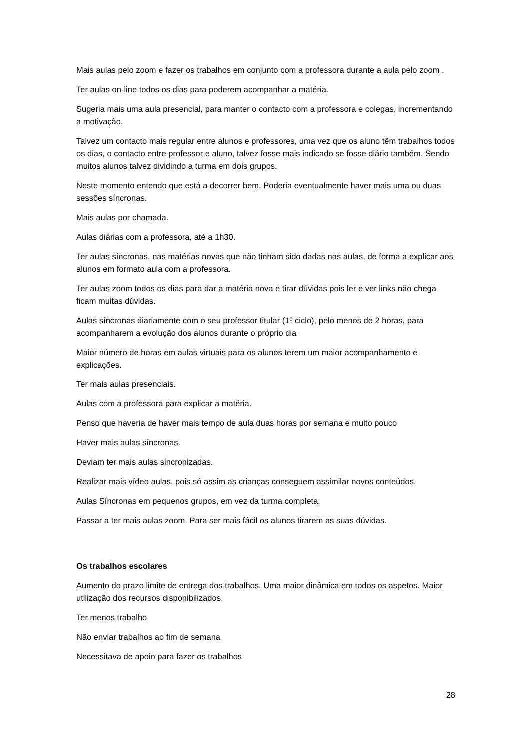Mais aulas pelo zoom e fazer os trabalhos em conjunto com a professora durante a aula pelo zoom .
Ter aulas on-line todos os dias para poderem acompanhar a matéria.
Sugeria mais uma aula presencial, para manter o contacto com a professora e colegas, incrementando a motivação.
Talvez um contacto mais regular entre alunos e professores, uma vez que os aluno têm trabalhos todos os dias, o contacto entre professor e aluno, talvez fosse mais indicado se fosse diário também. Sendo muitos alunos talvez dividindo a turma em dois grupos.
Neste momento entendo que está a decorrer bem. Poderia eventualmente haver mais uma ou duas sessões síncronas.
Mais aulas por chamada.
Aulas diárias com a professora, até a 1h30.
Ter aulas síncronas, nas matérias novas que não tinham sido dadas nas aulas, de forma a explicar aos alunos em formato aula com a professora.
Ter aulas zoom todos os dias para dar a matéria nova e tirar dúvidas pois ler e ver links não chega ficam muitas dúvidas.
Aulas síncronas diariamente com o seu professor titular (1º ciclo), pelo menos de 2 horas, para acompanharem a evolução dos alunos durante o próprio dia
Maior número de horas em aulas virtuais para os alunos terem um maior acompanhamento e explicações.
Ter mais aulas presenciais.
Aulas com a professora para explicar a matéria.
Penso que haveria de haver mais tempo de aula duas horas por semana e muito pouco
Haver mais aulas síncronas.
Deviam ter mais aulas sincronizadas.
Realizar mais vídeo aulas, pois só assim as crianças conseguem assimilar novos conteúdos.
Aulas Síncronas em pequenos grupos, em vez da turma completa.
Passar a ter mais aulas zoom. Para ser mais fácil os alunos tirarem as suas dúvidas.
Os trabalhos escolares
Aumento do prazo limite de entrega dos trabalhos. Uma maior dinâmica em todos os aspetos. Maior utilização dos recursos disponibilizados.
Ter menos trabalho
Não enviar trabalhos ao fim de semana
Necessitava de apoio para fazer os trabalhos
28